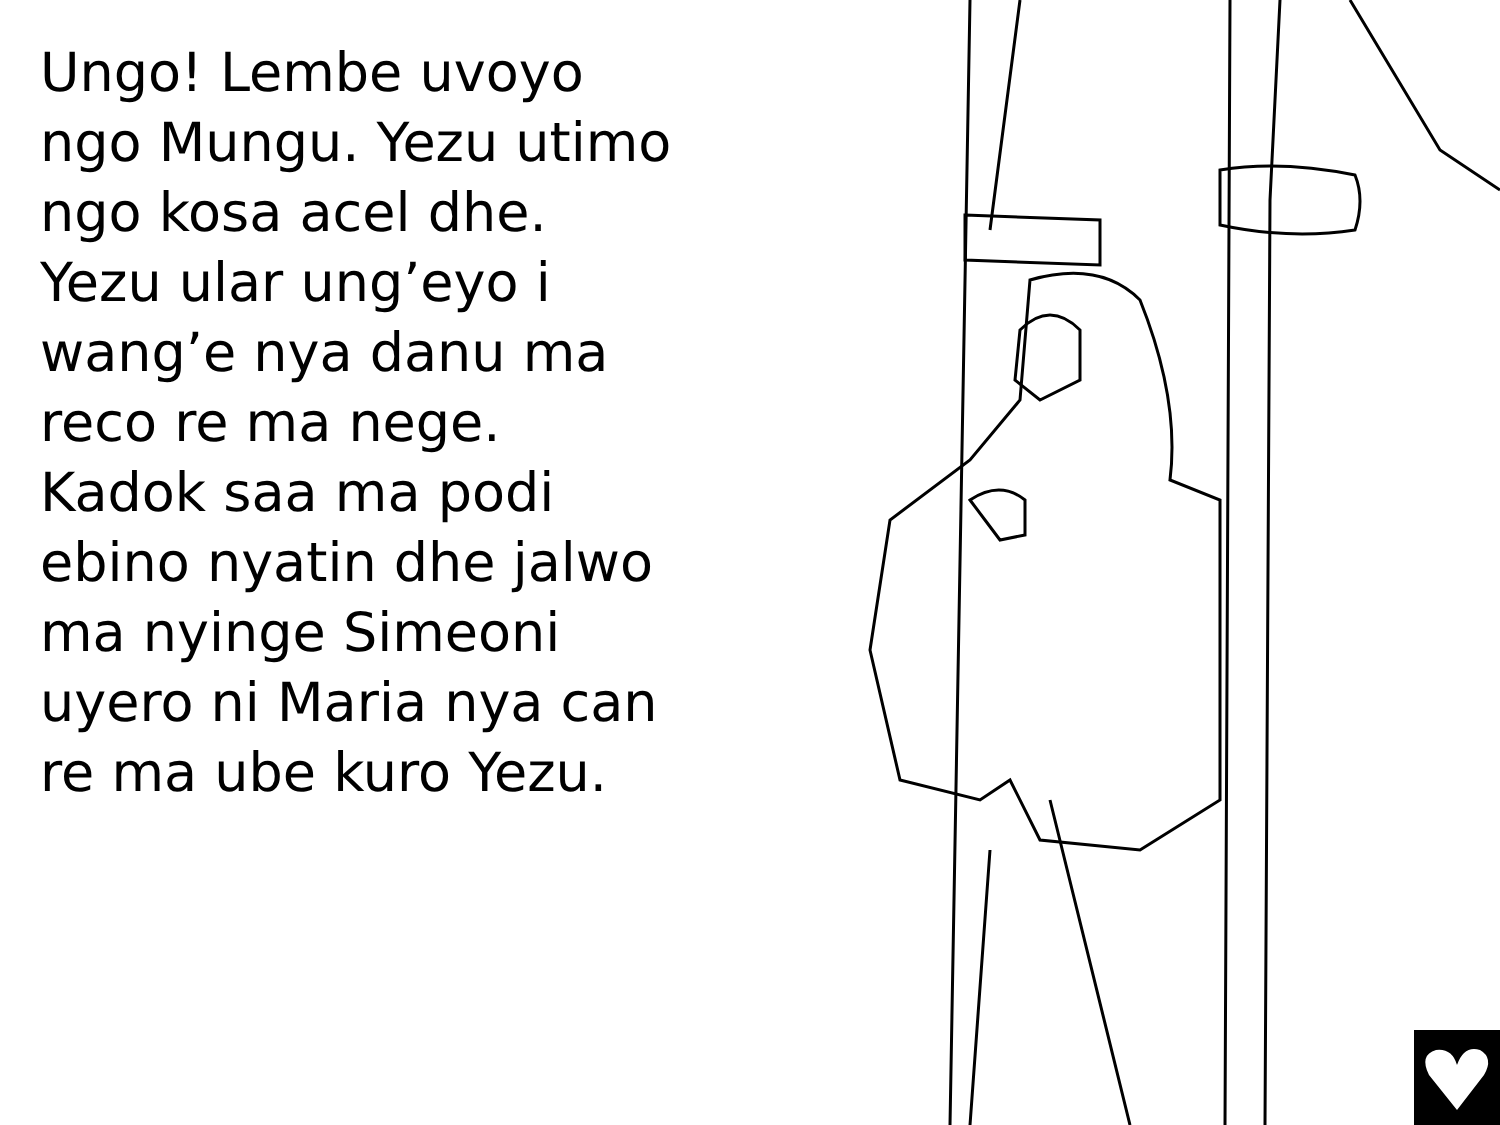Ungo! Lembe uvoyo ngo Mungu. Yezu utimo ngo kosa acel dhe. Yezu ular ung’eyo i wang’e nya danu ma reco re ma nege. Kadok saa ma podi ebino nyatin dhe jalwo ma nyinge Simeoni uyero ni Maria nya can re ma ube kuro Yezu.